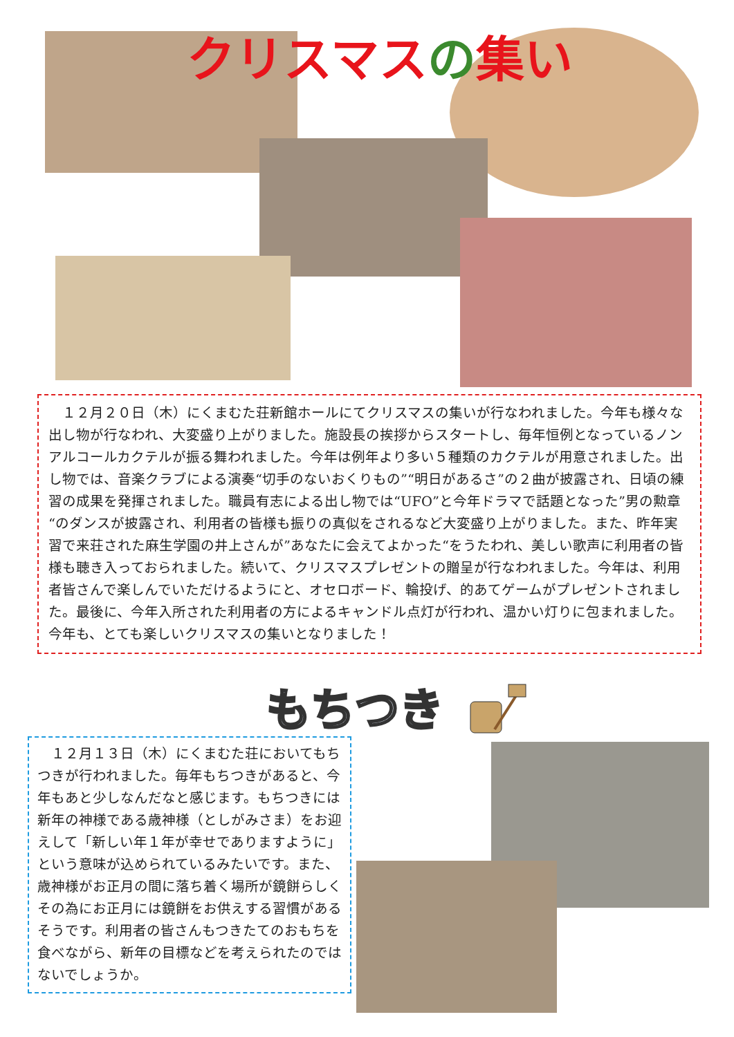クリスマスの集い
　１２月２０日（木）にくまむた荘新館ホールにてクリスマスの集いが行なわれました。今年も様々な出し物が行なわれ、大変盛り上がりました。施設長の挨拶からスタートし、毎年恒例となっているノンアルコールカクテルが振る舞われました。今年は例年より多い５種類のカクテルが用意されました。出し物では、音楽クラブによる演奏“切手のないおくりもの”“明日があるさ”の２曲が披露され、日頃の練習の成果を発揮されました。職員有志による出し物では“UFO”と今年ドラマで話題となった”男の勲章“のダンスが披露され、利用者の皆様も振りの真似をされるなど大変盛り上がりました。また、昨年実習で来荘された麻生学園の井上さんが”あなたに会えてよかった“をうたわれ、美しい歌声に利用者の皆様も聴き入っておられました。続いて、クリスマスプレゼントの贈呈が行なわれました。今年は、利用者皆さんで楽しんでいただけるようにと、オセロボード、輪投げ、的あてゲームがプレゼントされました。最後に、今年入所された利用者の方によるキャンドル点灯が行われ、温かい灯りに包まれました。今年も、とても楽しいクリスマスの集いとなりました！
もちつき
　１２月１３日（木）にくまむた荘においてもちつきが行われました。毎年もちつきがあると、今年もあと少しなんだなと感じます。もちつきには新年の神様である歳神様（としがみさま）をお迎えして「新しい年１年が幸せでありますように」という意味が込められているみたいです。また、歳神様がお正月の間に落ち着く場所が鏡餅らしくその為にお正月には鏡餅をお供えする習慣があるそうです。利用者の皆さんもつきたてのおもちを食べながら、新年の目標などを考えられたのではないでしょうか。